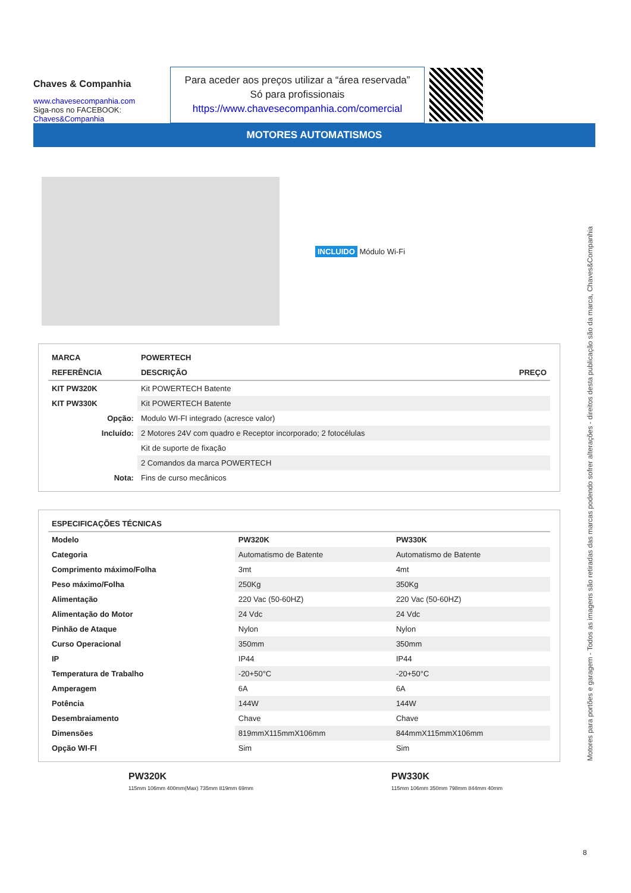Chaves & Companhia
www.chavesecompanhia.com
Siga-nos no FACEBOOK:
Chaves&Companhia
Para aceder aos preços utilizar a “área reservada”
Só para profissionais
https://www.chavesecompanhia.com/comercial
MOTORES AUTOMATISMOS
INCLUIDO Módulo Wi-Fi
| MARCA | POWERTECH | |
| --- | --- | --- |
| REFERÊNCIA | DESCRIÇÃO | PREÇO |
| KIT PW320K | Kit POWERTECH Batente | |
| KIT PW330K | Kit POWERTECH Batente | |
| Opção: | Modulo WI-FI integrado (acresce valor) | |
| Incluído: | 2 Motores 24V com quadro e Receptor incorporado; 2 fotocélulas | |
| | Kit de suporte de fixação | |
| | 2 Comandos da marca POWERTECH | |
| Nota: | Fins de curso mecânicos | |
| ESPECIFICAÇÕES TÉCNICAS | | |
| --- | --- | --- |
| Modelo | PW320K | PW330K |
| Categoria | Automatismo de Batente | Automatismo de Batente |
| Comprimento máximo/Folha | 3mt | 4mt |
| Peso máximo/Folha | 250Kg | 350Kg |
| Alimentação | 220 Vac (50-60HZ) | 220 Vac (50-60HZ) |
| Alimentação do Motor | 24 Vdc | 24 Vdc |
| Pinhão de Ataque | Nylon | Nylon |
| Curso Operacional | 350mm | 350mm |
| IP | IP44 | IP44 |
| Temperatura de Trabalho | -20+50°C | -20+50°C |
| Amperagem | 6A | 6A |
| Potência | 144W | 144W |
| Desembraiamento | Chave | Chave |
| Dimensões | 819mmX115mmX106mm | 844mmX115mmX106mm |
| Opção WI-FI | Sim | Sim |
PW320K
115mm 106mm 400mm(Max) 735mm 819mm 69mm
PW330K
115mm 106mm 350mm 798mm 844mm 40mm
Motores para portões e garagem - Todos as imagens são retiradas das marcas podendo sofrer alterações - direitos desta publicação são da marca, Chaves&Companhia
8